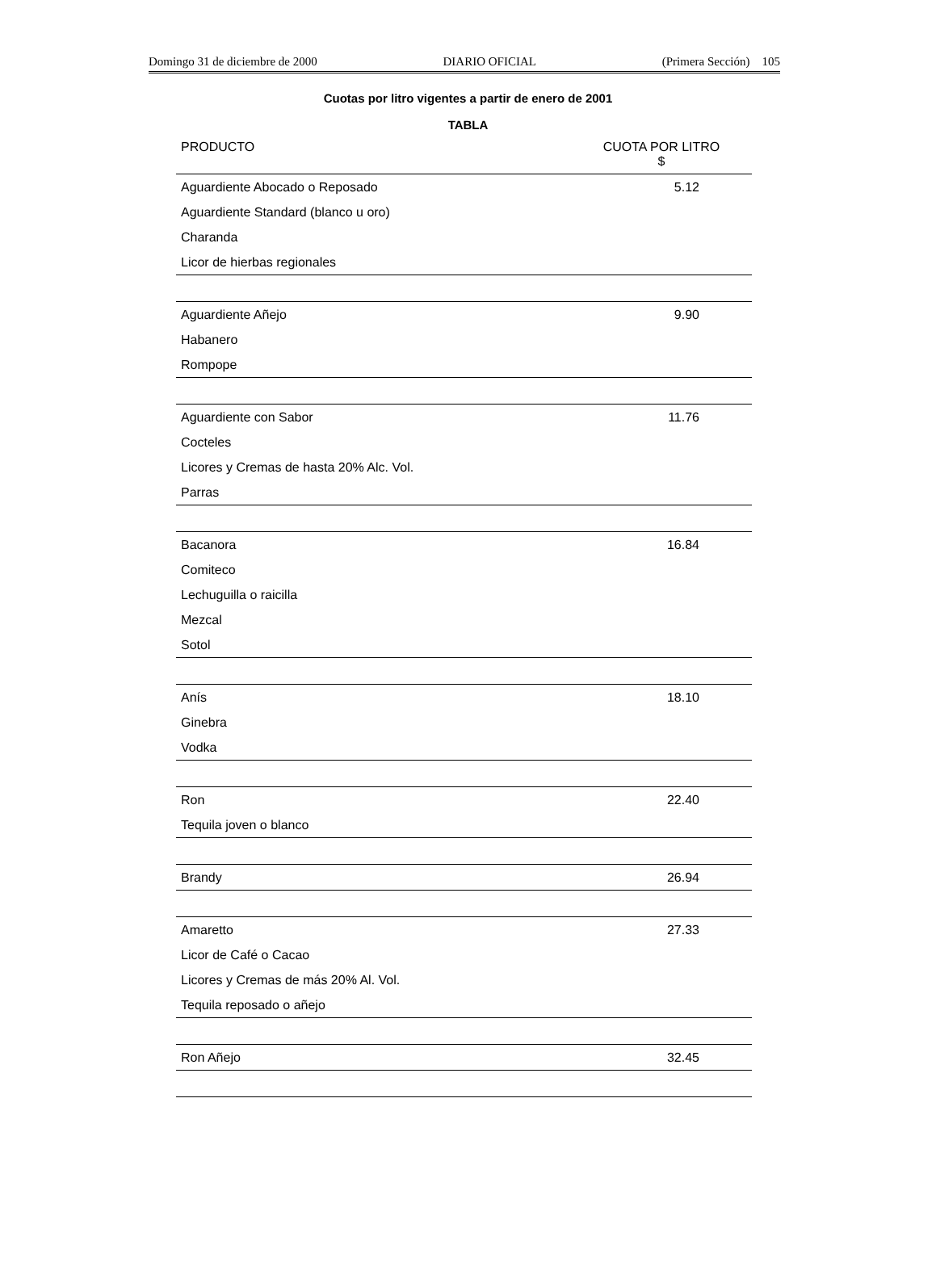Domingo 31 de diciembre de 2000 DIARIO OFICIAL (Primera Sección) 105
Cuotas por litro vigentes a partir de enero de 2001
TABLA
| PRODUCTO | CUOTA POR LITRO $ |
| --- | --- |
| Aguardiente Abocado o Reposado | 5.12 |
| Aguardiente Standard (blanco u oro) | |
| Charanda | |
| Licor de hierbas regionales | |
| Aguardiente Añejo | 9.90 |
| Habanero | |
| Rompope | |
| Aguardiente con Sabor | 11.76 |
| Cocteles | |
| Licores y Cremas de hasta 20% Alc. Vol. | |
| Parras | |
| Bacanora | 16.84 |
| Comiteco | |
| Lechuguilla o raicilla | |
| Mezcal | |
| Sotol | |
| Anís | 18.10 |
| Ginebra | |
| Vodka | |
| Ron | 22.40 |
| Tequila joven o blanco | |
| Brandy | 26.94 |
| Amaretto | 27.33 |
| Licor de Café o Cacao | |
| Licores y Cremas de más 20% Al. Vol. | |
| Tequila reposado o añejo | |
| Ron Añejo | 32.45 |